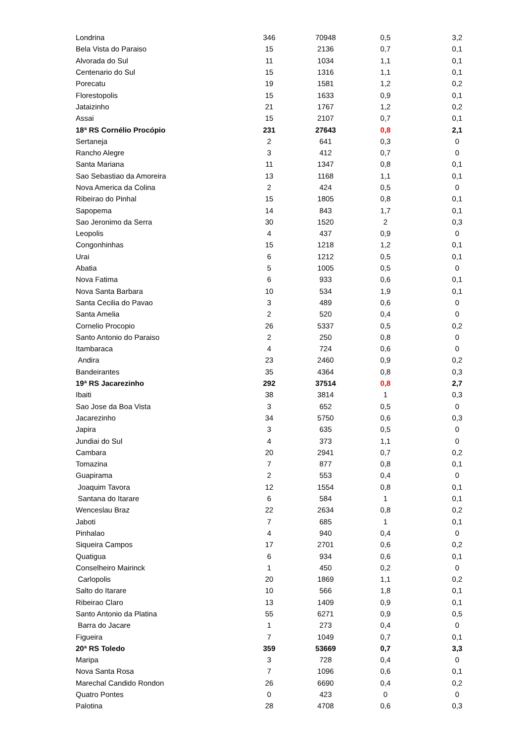| Londrina | 346 | 70948 | 0,5 | 3,2 |
| Bela Vista do Paraiso | 15 | 2136 | 0,7 | 0,1 |
| Alvorada do Sul | 11 | 1034 | 1,1 | 0,1 |
| Centenario do Sul | 15 | 1316 | 1,1 | 0,1 |
| Porecatu | 19 | 1581 | 1,2 | 0,2 |
| Florestopolis | 15 | 1633 | 0,9 | 0,1 |
| Jataizinho | 21 | 1767 | 1,2 | 0,2 |
| Assai | 15 | 2107 | 0,7 | 0,1 |
| 18ª RS Cornélio Procópio | 231 | 27643 | 0,8 | 2,1 |
| Sertaneja | 2 | 641 | 0,3 | 0 |
| Rancho Alegre | 3 | 412 | 0,7 | 0 |
| Santa Mariana | 11 | 1347 | 0,8 | 0,1 |
| Sao Sebastiao da Amoreira | 13 | 1168 | 1,1 | 0,1 |
| Nova America da Colina | 2 | 424 | 0,5 | 0 |
| Ribeirao do Pinhal | 15 | 1805 | 0,8 | 0,1 |
| Sapopema | 14 | 843 | 1,7 | 0,1 |
| Sao Jeronimo da Serra | 30 | 1520 | 2 | 0,3 |
| Leopolis | 4 | 437 | 0,9 | 0 |
| Congonhinhas | 15 | 1218 | 1,2 | 0,1 |
| Urai | 6 | 1212 | 0,5 | 0,1 |
| Abatia | 5 | 1005 | 0,5 | 0 |
| Nova Fatima | 6 | 933 | 0,6 | 0,1 |
| Nova Santa Barbara | 10 | 534 | 1,9 | 0,1 |
| Santa Cecilia do Pavao | 3 | 489 | 0,6 | 0 |
| Santa Amelia | 2 | 520 | 0,4 | 0 |
| Cornelio Procopio | 26 | 5337 | 0,5 | 0,2 |
| Santo Antonio do Paraiso | 2 | 250 | 0,8 | 0 |
| Itambaraca | 4 | 724 | 0,6 | 0 |
| Andira | 23 | 2460 | 0,9 | 0,2 |
| Bandeirantes | 35 | 4364 | 0,8 | 0,3 |
| 19ª RS Jacarezinho | 292 | 37514 | 0,8 | 2,7 |
| Ibaiti | 38 | 3814 | 1 | 0,3 |
| Sao Jose da Boa Vista | 3 | 652 | 0,5 | 0 |
| Jacarezinho | 34 | 5750 | 0,6 | 0,3 |
| Japira | 3 | 635 | 0,5 | 0 |
| Jundiai do Sul | 4 | 373 | 1,1 | 0 |
| Cambara | 20 | 2941 | 0,7 | 0,2 |
| Tomazina | 7 | 877 | 0,8 | 0,1 |
| Guapirama | 2 | 553 | 0,4 | 0 |
| Joaquim Tavora | 12 | 1554 | 0,8 | 0,1 |
| Santana do Itarare | 6 | 584 | 1 | 0,1 |
| Wenceslau Braz | 22 | 2634 | 0,8 | 0,2 |
| Jaboti | 7 | 685 | 1 | 0,1 |
| Pinhalao | 4 | 940 | 0,4 | 0 |
| Siqueira Campos | 17 | 2701 | 0,6 | 0,2 |
| Quatigua | 6 | 934 | 0,6 | 0,1 |
| Conselheiro Mairinck | 1 | 450 | 0,2 | 0 |
| Carlopolis | 20 | 1869 | 1,1 | 0,2 |
| Salto do Itarare | 10 | 566 | 1,8 | 0,1 |
| Ribeirao Claro | 13 | 1409 | 0,9 | 0,1 |
| Santo Antonio da Platina | 55 | 6271 | 0,9 | 0,5 |
| Barra do Jacare | 1 | 273 | 0,4 | 0 |
| Figueira | 7 | 1049 | 0,7 | 0,1 |
| 20ª RS Toledo | 359 | 53669 | 0,7 | 3,3 |
| Maripa | 3 | 728 | 0,4 | 0 |
| Nova Santa Rosa | 7 | 1096 | 0,6 | 0,1 |
| Marechal Candido Rondon | 26 | 6690 | 0,4 | 0,2 |
| Quatro Pontes | 0 | 423 | 0 | 0 |
| Palotina | 28 | 4708 | 0,6 | 0,3 |